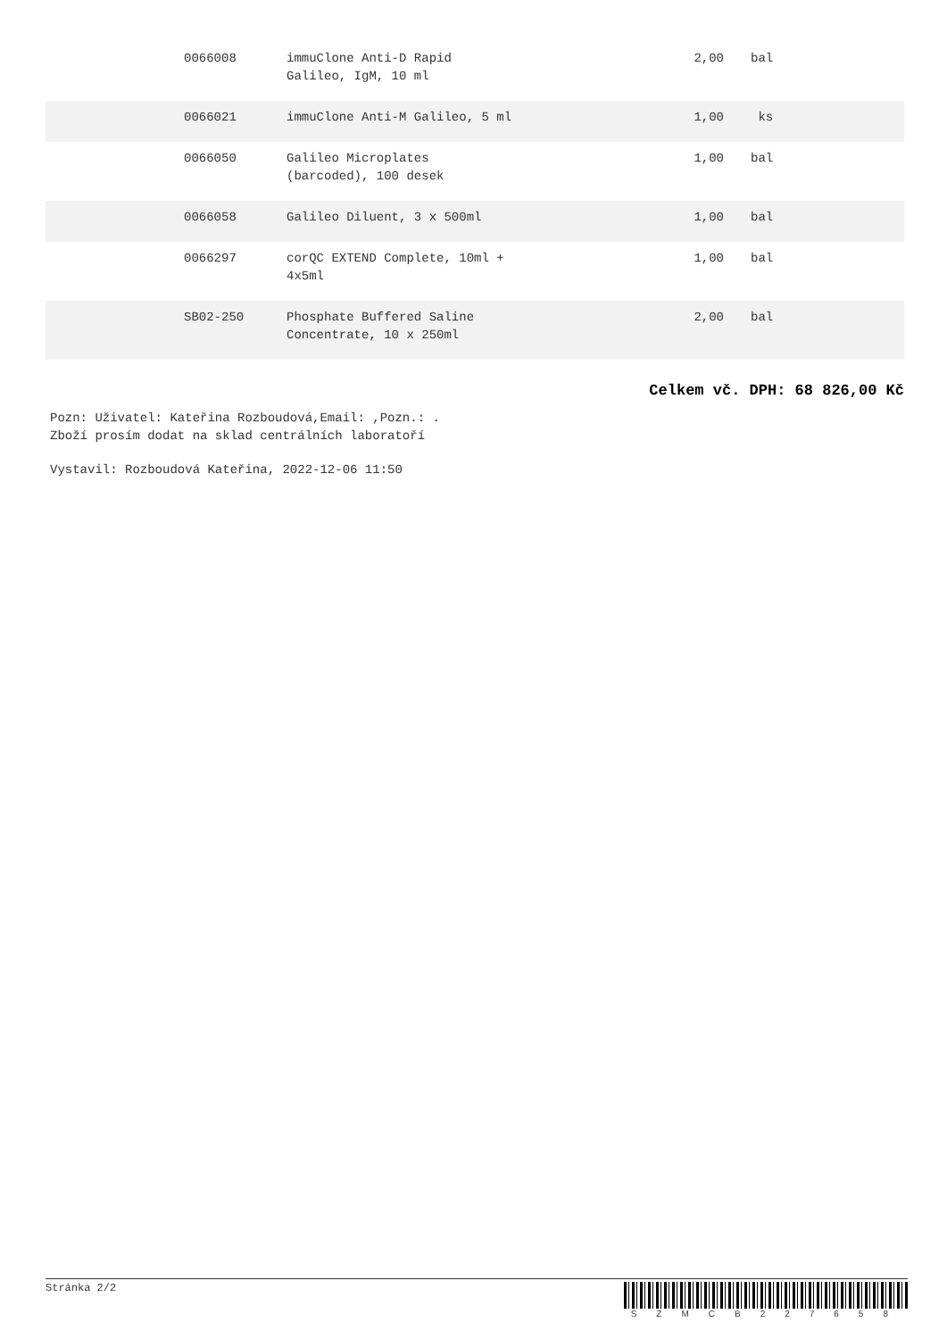| | 0066008 | immuClone Anti-D Rapid Galileo, IgM, 10 ml | 2,00 | bal |
| | 0066021 | immuClone Anti-M Galileo, 5 ml | 1,00 | ks |
| | 0066050 | Galileo Microplates (barcoded), 100 desek | 1,00 | bal |
| | 0066058 | Galileo Diluent, 3 x 500ml | 1,00 | bal |
| | 0066297 | corQC EXTEND Complete, 10ml + 4x5ml | 1,00 | bal |
| | SB02-250 | Phosphate Buffered Saline Concentrate, 10 x 250ml | 2,00 | bal |
Celkem vč. DPH: 68 826,00 Kč
Pozn: Uživatel: Kateřina Rozboudová,Email: ,Pozn.: .
Zboží prosím dodat na sklad centrálních laboratoří
Vystavil: Rozboudová Kateřina, 2022-12-06 11:50
Stránka 2/2 SZMCB227658